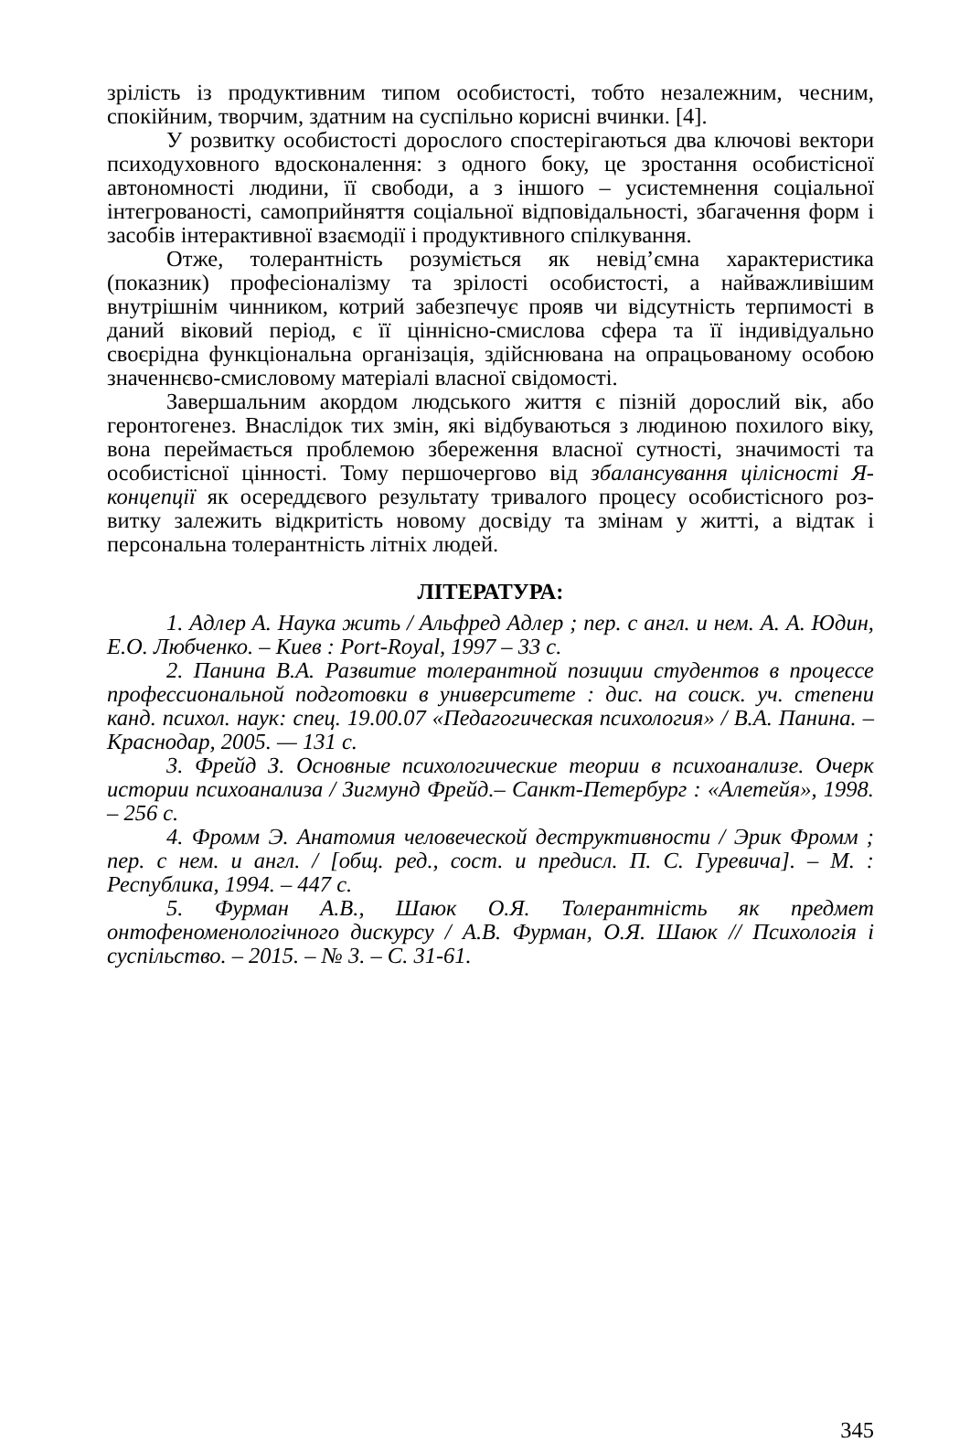зрілість із продуктивним типом особистості, тобто незалежним, чесним, спокійним, творчим, здатним на суспільно корисні вчинки. [4].
У розвитку особистості дорослого спостерігаються два ключові вектори психодуховного вдосконалення: з одного боку, це зростання особистісної автономності людини, її свободи, а з іншого – усистемнення соціальної інтегрованості, самоприйняття соціальної відповідальності, збагачення форм і засобів інтерактивної взаємодії і продуктивного спілкування.
Отже, толерантність розуміється як невід’ємна характеристика (показник) професіоналізму та зрілості особистості, а найважливішим внутрішнім чинником, котрий забезпечує прояв чи відсутність терпимості в даний віковий період, є її ціннісно-смислова сфера та її індивідуально своєрідна функціональна організація, здійснювана на опрацьованому особою значеннєво-смисловому матеріалі власної свідомості.
Завершальним акордом людського життя є пізній дорослий вік, або геронтогенез. Внаслідок тих змін, які відбуваються з людиною похилого віку, вона переймається проблемою збереження власної сутності, значимості та особистісної цінності. Тому першочергово від збалансування цілісності Я-концепції як осереддєвого результату тривалого процесу особистісного роз-витку залежить відкритість новому досвіду та змінам у житті, а відтак і персональна толерантність літніх людей.
ЛІТЕРАТУРА:
1. Адлер А. Наука жить / Альфред Адлер ; пер. с англ. и нем. А. А. Юдин, Е.О. Любченко. – Киев : Port-Royal, 1997 – 33 с.
2. Панина В.А. Развитие толерантной позиции студентов в процессе профессиональной подготовки в университете : дис. на соиск. уч. степени канд. психол. наук: спец. 19.00.07 «Педагогическая психология» / В.А. Панина. – Краснодар, 2005. — 131 с.
3. Фрейд З. Основные психологические теории в психоанализе. Очерк истории психоанализа / Зигмунд Фрейд.– Санкт-Петербург : «Алетейя», 1998. – 256 с.
4. Фромм Э. Анатомия человеческой деструктивности / Эрик Фромм ; пер. с нем. и англ. / [общ. ред., сост. и предисл. П. С. Гуревича]. – М. : Республика, 1994. – 447 с.
5. Фурман А.В., Шаюк О.Я. Толерантність як предмет онтофеноменологічного дискурсу / А.В. Фурман, О.Я. Шаюк // Психологія і суспільство. – 2015. – № 3. – С. 31-61.
345